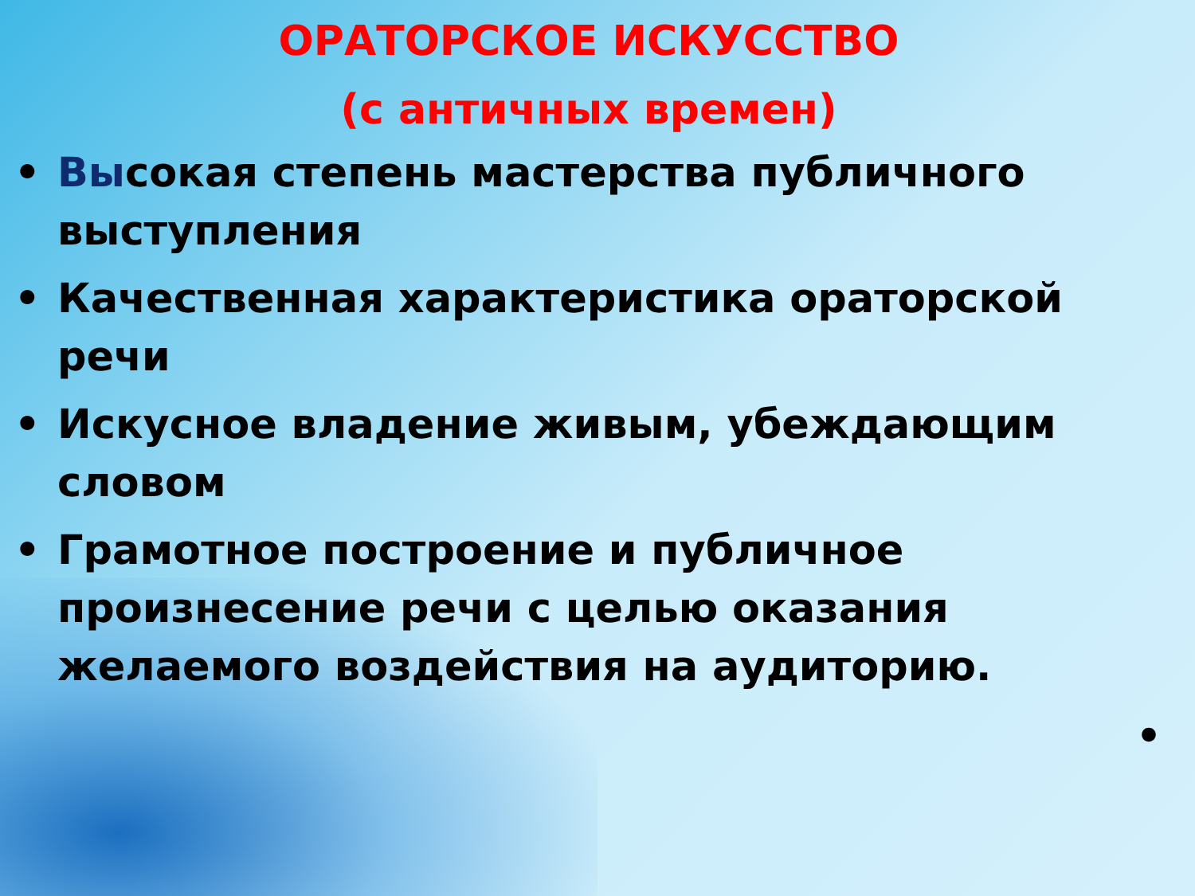ОРАТОРСКОЕ ИСКУССТВО
(с античных времен)
• Высокая степень мастерства публичного выступления
• Качественная характеристика ораторской речи
• Искусное владение живым, убеждающим словом
• Грамотное построение и публичное произнесение речи с целью оказания желаемого воздействия на аудиторию.
•